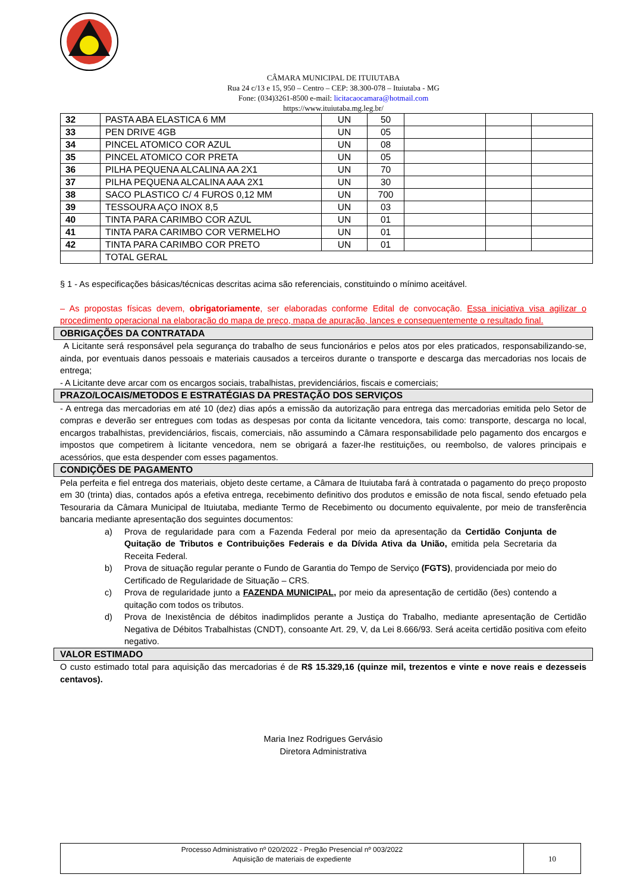CÂMARA MUNICIPAL DE ITUIUTABA
Rua 24 c/13 e 15, 950 – Centro – CEP: 38.300-078 – Ituiutaba - MG
Fone: (034)3261-8500 e-mail: licitacaocamara@hotmail.com
https://www.ituiutaba.mg.leg.br/
| 32 | PASTA ABA ELASTICA 6 MM | UN | 50 | | | |
| 33 | PEN DRIVE 4GB | UN | 05 | | | |
| 34 | PINCEL ATOMICO COR AZUL | UN | 08 | | | |
| 35 | PINCEL ATOMICO COR PRETA | UN | 05 | | | |
| 36 | PILHA PEQUENA ALCALINA AA 2X1 | UN | 70 | | | |
| 37 | PILHA PEQUENA ALCALINA AAA 2X1 | UN | 30 | | | |
| 38 | SACO PLASTICO C/ 4 FUROS 0,12 MM | UN | 700 | | | |
| 39 | TESSOURA AÇO INOX 8,5 | UN | 03 | | | |
| 40 | TINTA PARA CARIMBO COR AZUL | UN | 01 | | | |
| 41 | TINTA PARA CARIMBO COR VERMELHO | UN | 01 | | | |
| 42 | TINTA PARA CARIMBO COR PRETO | UN | 01 | | | |
| | TOTAL GERAL | | | | | |
§ 1 - As especificações básicas/técnicas descritas acima são referenciais, constituindo o mínimo aceitável.
– As propostas físicas devem, obrigatoriamente, ser elaboradas conforme Edital de convocação. Essa iniciativa visa agilizar o procedimento operacional na elaboração do mapa de preço, mapa de apuração, lances e consequentemente o resultado final.
OBRIGAÇÕES DA CONTRATADA
A Licitante será responsável pela segurança do trabalho de seus funcionários e pelos atos por eles praticados, responsabilizando-se, ainda, por eventuais danos pessoais e materiais causados a terceiros durante o transporte e descarga das mercadorias nos locais de entrega;
- A Licitante deve arcar com os encargos sociais, trabalhistas, previdenciários, fiscais e comerciais;
PRAZO/LOCAIS/METODOS E ESTRATÉGIAS DA PRESTAÇÃO DOS SERVIÇOS
- A entrega das mercadorias em até 10 (dez) dias após a emissão da autorização para entrega das mercadorias emitida pelo Setor de compras e deverão ser entregues com todas as despesas por conta da licitante vencedora, tais como: transporte, descarga no local, encargos trabalhistas, previdenciários, fiscais, comerciais, não assumindo a Câmara responsabilidade pelo pagamento dos encargos e impostos que competirem à licitante vencedora, nem se obrigará a fazer-lhe restituições, ou reembolso, de valores principais e acessórios, que esta despender com esses pagamentos.
CONDIÇÕES DE PAGAMENTO
Pela perfeita e fiel entrega dos materiais, objeto deste certame, a Câmara de Ituiutaba fará à contratada o pagamento do preço proposto em 30 (trinta) dias, contados após a efetiva entrega, recebimento definitivo dos produtos e emissão de nota fiscal, sendo efetuado pela Tesouraria da Câmara Municipal de Ituiutaba, mediante Termo de Recebimento ou documento equivalente, por meio de transferência bancaria mediante apresentação dos seguintes documentos:
a) Prova de regularidade para com a Fazenda Federal por meio da apresentação da Certidão Conjunta de Quitação de Tributos e Contribuições Federais e da Dívida Ativa da União, emitida pela Secretaria da Receita Federal.
b) Prova de situação regular perante o Fundo de Garantia do Tempo de Serviço (FGTS), providenciada por meio do Certificado de Regularidade de Situação – CRS.
c) Prova de regularidade junto a FAZENDA MUNICIPAL, por meio da apresentação de certidão (ões) contendo a quitação com todos os tributos.
d) Prova de Inexistência de débitos inadimplidos perante a Justiça do Trabalho, mediante apresentação de Certidão Negativa de Débitos Trabalhistas (CNDT), consoante Art. 29, V, da Lei 8.666/93. Será aceita certidão positiva com efeito negativo.
VALOR ESTIMADO
O custo estimado total para aquisição das mercadorias é de R$ 15.329,16 (quinze mil, trezentos e vinte e nove reais e dezesseis centavos).
Maria Inez Rodrigues Gervásio
Diretora Administrativa
Processo Administrativo nº 020/2022 - Pregão Presencial nº 003/2022
Aquisição de materiais de expediente
10